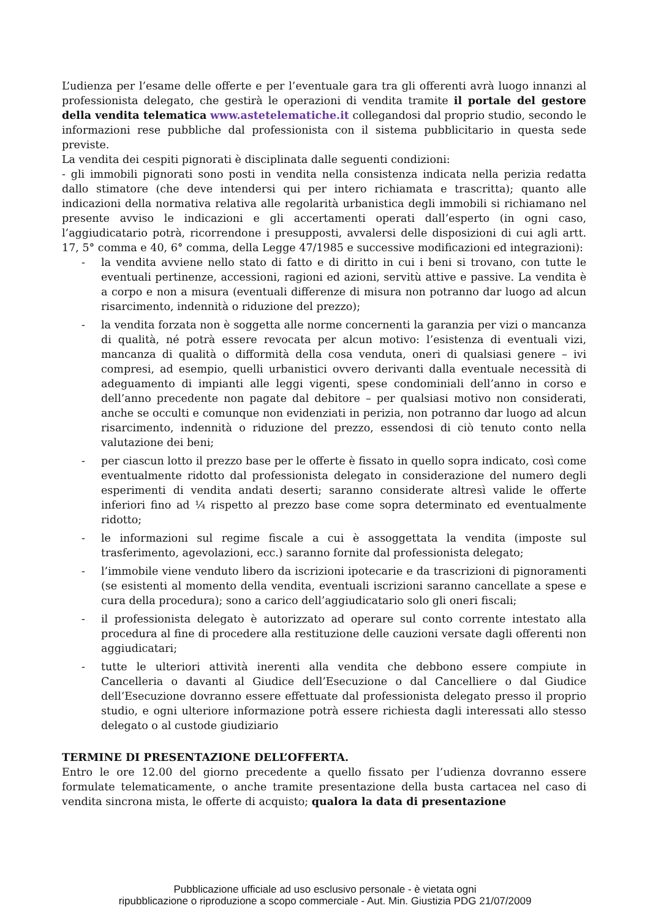L’udienza per l’esame delle offerte e per l’eventuale gara tra gli offerenti avrà luogo innanzi al professionista delegato, che gestirà le operazioni di vendita tramite il portale del gestore della vendita telematica www.astetelematiche.it collegandosi dal proprio studio, secondo le informazioni rese pubbliche dal professionista con il sistema pubblicitario in questa sede previste.
La vendita dei cespiti pignorati è disciplinata dalle seguenti condizioni:
- gli immobili pignorati sono posti in vendita nella consistenza indicata nella perizia redatta dallo stimatore (che deve intendersi qui per intero richiamata e trascritta); quanto alle indicazioni della normativa relativa alle regolarità urbanistica degli immobili si richiamano nel presente avviso le indicazioni e gli accertamenti operati dall’esperto (in ogni caso, l’aggiudicatario potrà, ricorrendone i presupposti, avvalersi delle disposizioni di cui agli artt. 17, 5° comma e 40, 6° comma, della Legge 47/1985 e successive modificazioni ed integrazioni):
- la vendita avviene nello stato di fatto e di diritto in cui i beni si trovano, con tutte le eventuali pertinenze, accessioni, ragioni ed azioni, servitù attive e passive. La vendita è a corpo e non a misura (eventuali differenze di misura non potranno dar luogo ad alcun risarcimento, indennità o riduzione del prezzo);
- la vendita forzata non è soggetta alle norme concernenti la garanzia per vizi o mancanza di qualità, né potrà essere revocata per alcun motivo: l’esistenza di eventuali vizi, mancanza di qualità o difformità della cosa venduta, oneri di qualsiasi genere – ivi compresi, ad esempio, quelli urbanistici ovvero derivanti dalla eventuale necessità di adeguamento di impianti alle leggi vigenti, spese condominiali dell’anno in corso e dell’anno precedente non pagate dal debitore – per qualsiasi motivo non considerati, anche se occulti e comunque non evidenziati in perizia, non potranno dar luogo ad alcun risarcimento, indennità o riduzione del prezzo, essendosi di ciò tenuto conto nella valutazione dei beni;
- per ciascun lotto il prezzo base per le offerte è fissato in quello sopra indicato, così come eventualmente ridotto dal professionista delegato in considerazione del numero degli esperimenti di vendita andati deserti; saranno considerate altresì valide le offerte inferiori fino ad ¼ rispetto al prezzo base come sopra determinato ed eventualmente ridotto;
- le informazioni sul regime fiscale a cui è assoggettata la vendita (imposte sul trasferimento, agevolazioni, ecc.) saranno fornite dal professionista delegato;
- l’immobile viene venduto libero da iscrizioni ipotecarie e da trascrizioni di pignoramenti (se esistenti al momento della vendita, eventuali iscrizioni saranno cancellate a spese e cura della procedura); sono a carico dell’aggiudicatario solo gli oneri fiscali;
- il professionista delegato è autorizzato ad operare sul conto corrente intestato alla procedura al fine di procedere alla restituzione delle cauzioni versate dagli offerenti non aggiudicatari;
- tutte le ulteriori attività inerenti alla vendita che debbono essere compiute in Cancelleria o davanti al Giudice dell’Esecuzione o dal Cancelliere o dal Giudice dell’Esecuzione dovranno essere effettuate dal professionista delegato presso il proprio studio, e ogni ulteriore informazione potrà essere richiesta dagli interessati allo stesso delegato o al custode giudiziario
TERMINE DI PRESENTAZIONE DELL’OFFERTA.
Entro le ore 12.00 del giorno precedente a quello fissato per l’udienza dovranno essere formulate telematicamente, o anche tramite presentazione della busta cartacea nel caso di vendita sincrona mista, le offerte di acquisto; qualora la data di presentazione
Pubblicazione ufficiale ad uso esclusivo personale - è vietata ogni
ripubblicazione o riproduzione a scopo commerciale - Aut. Min. Giustizia PDG 21/07/2009